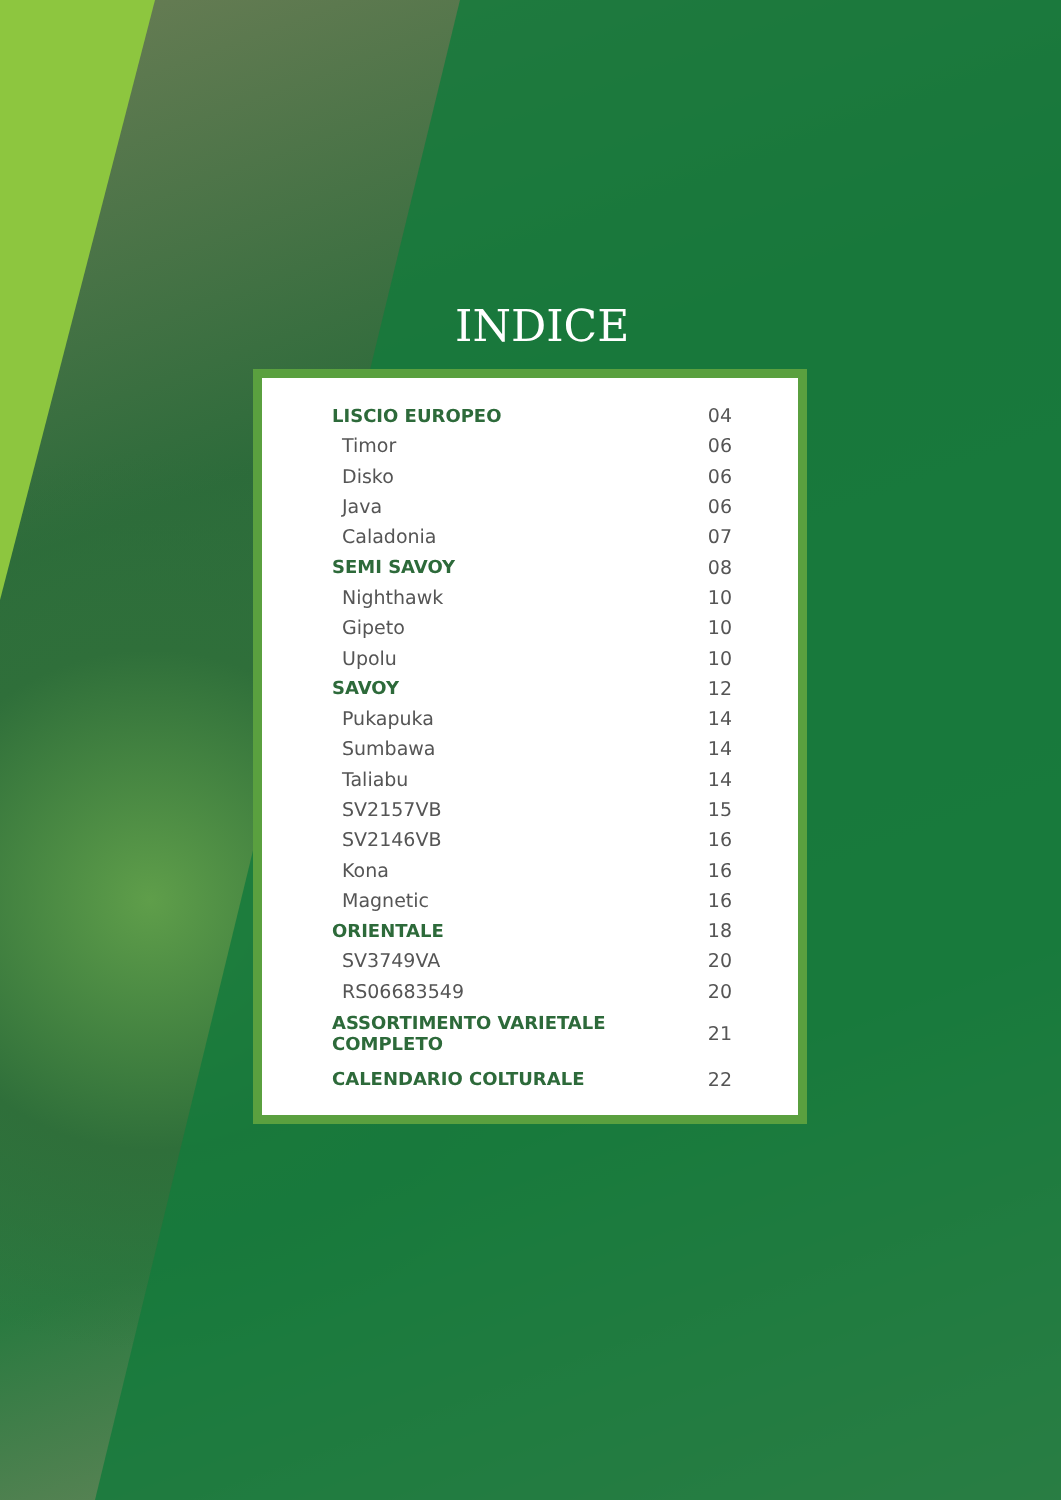INDICE
| LISCIO EUROPEO | 04 |
| Timor | 06 |
| Disko | 06 |
| Java | 06 |
| Caladonia | 07 |
| SEMI SAVOY | 08 |
| Nighthawk | 10 |
| Gipeto | 10 |
| Upolu | 10 |
| SAVOY | 12 |
| Pukapuka | 14 |
| Sumbawa | 14 |
| Taliabu | 14 |
| SV2157VB | 15 |
| SV2146VB | 16 |
| Kona | 16 |
| Magnetic | 16 |
| ORIENTALE | 18 |
| SV3749VA | 20 |
| RS06683549 | 20 |
| ASSORTIMENTO VARIETALE COMPLETO | 21 |
| CALENDARIO COLTURALE | 22 |